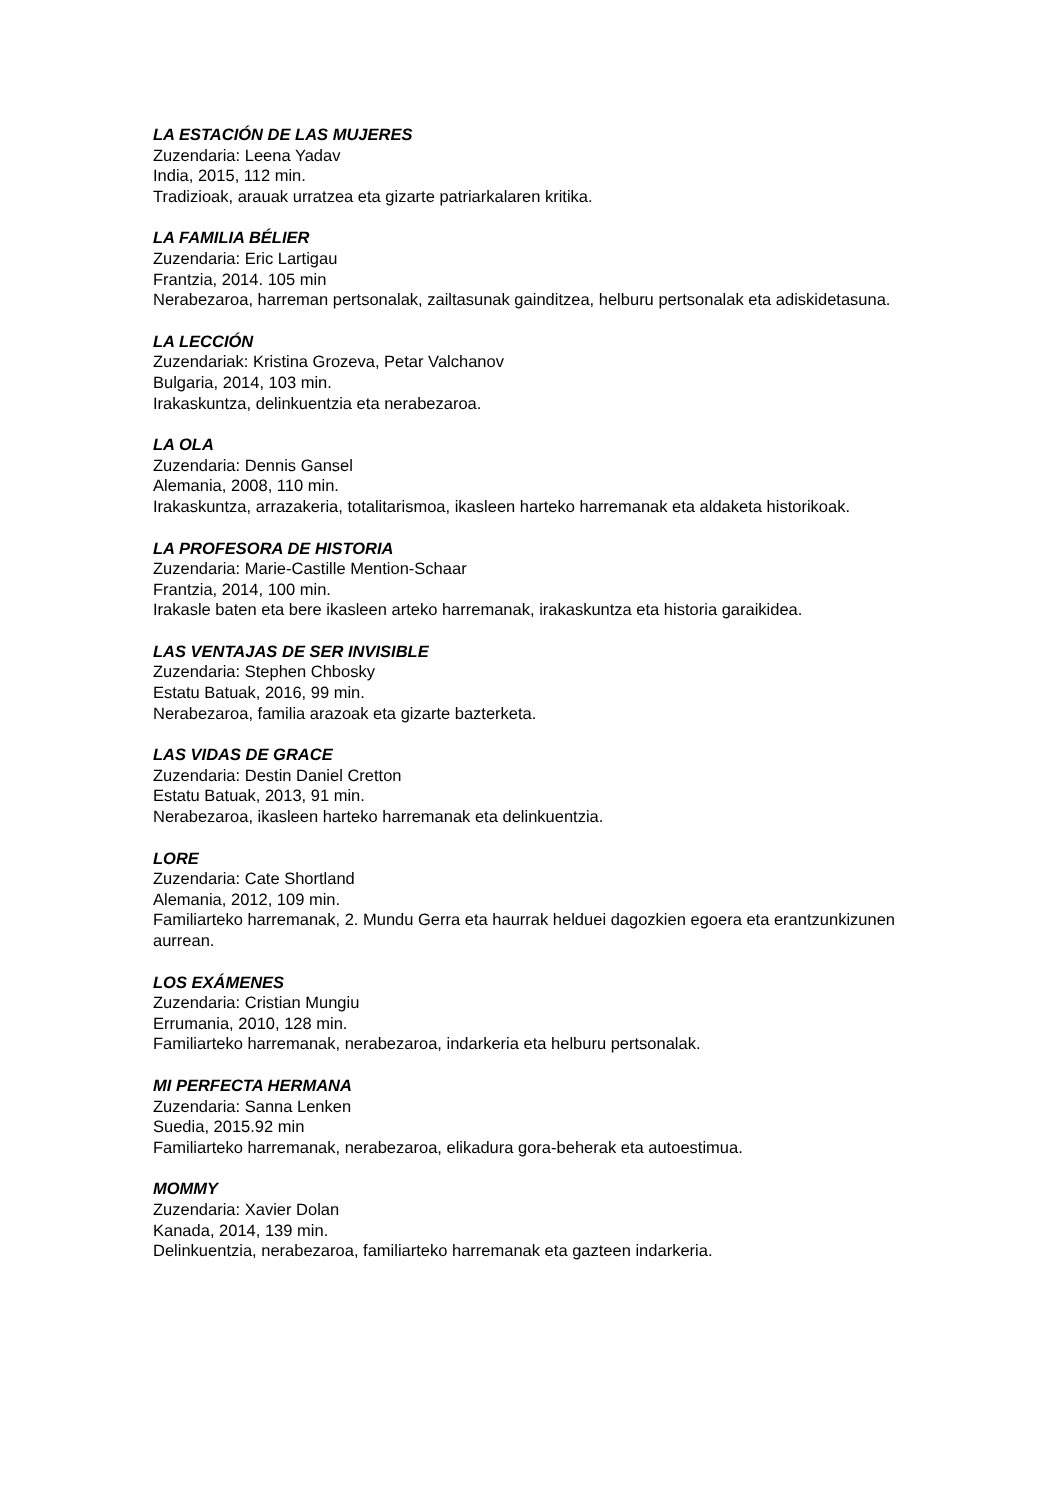LA ESTACIÓN DE LAS MUJERES
Zuzendaria: Leena Yadav
India, 2015, 112 min.
Tradizioak, arauak urratzea eta gizarte patriarkalaren kritika.
LA FAMILIA BÉLIER
Zuzendaria: Eric Lartigau
Frantzia, 2014. 105 min
Nerabezaroa, harreman pertsonalak, zailtasunak gainditzea, helburu pertsonalak eta adiskidetasuna.
LA LECCIÓN
Zuzendariak: Kristina Grozeva, Petar Valchanov
Bulgaria, 2014, 103 min.
Irakaskuntza, delinkuentzia eta nerabezaroa.
LA OLA
Zuzendaria: Dennis Gansel
Alemania, 2008, 110 min.
Irakaskuntza, arrazakeria, totalitarismoa, ikasleen harteko harremanak eta aldaketa historikoak.
LA PROFESORA DE HISTORIA
Zuzendaria: Marie-Castille Mention-Schaar
Frantzia, 2014, 100 min.
Irakasle baten eta bere ikasleen arteko harremanak, irakaskuntza eta historia garaikidea.
LAS VENTAJAS DE SER INVISIBLE
Zuzendaria: Stephen Chbosky
Estatu Batuak, 2016, 99 min.
Nerabezaroa, familia arazoak eta gizarte bazterketa.
LAS VIDAS DE GRACE
Zuzendaria: Destin Daniel Cretton
Estatu Batuak, 2013, 91 min.
Nerabezaroa, ikasleen harteko harremanak eta delinkuentzia.
LORE
Zuzendaria: Cate Shortland
Alemania, 2012, 109 min.
Familiarteko harremanak, 2. Mundu Gerra eta haurrak helduei dagozkien egoera eta erantzunkizunen aurrean.
LOS EXÁMENES
Zuzendaria: Cristian Mungiu
Errumania, 2010, 128 min.
Familiarteko harremanak, nerabezaroa, indarkeria eta helburu pertsonalak.
MI PERFECTA HERMANA
Zuzendaria: Sanna Lenken
Suedia, 2015.92 min
Familiarteko harremanak, nerabezaroa, elikadura gora-beherak eta autoestimua.
MOMMY
Zuzendaria: Xavier Dolan
Kanada, 2014, 139 min.
Delinkuentzia, nerabezaroa, familiarteko harremanak eta gazteen indarkeria.